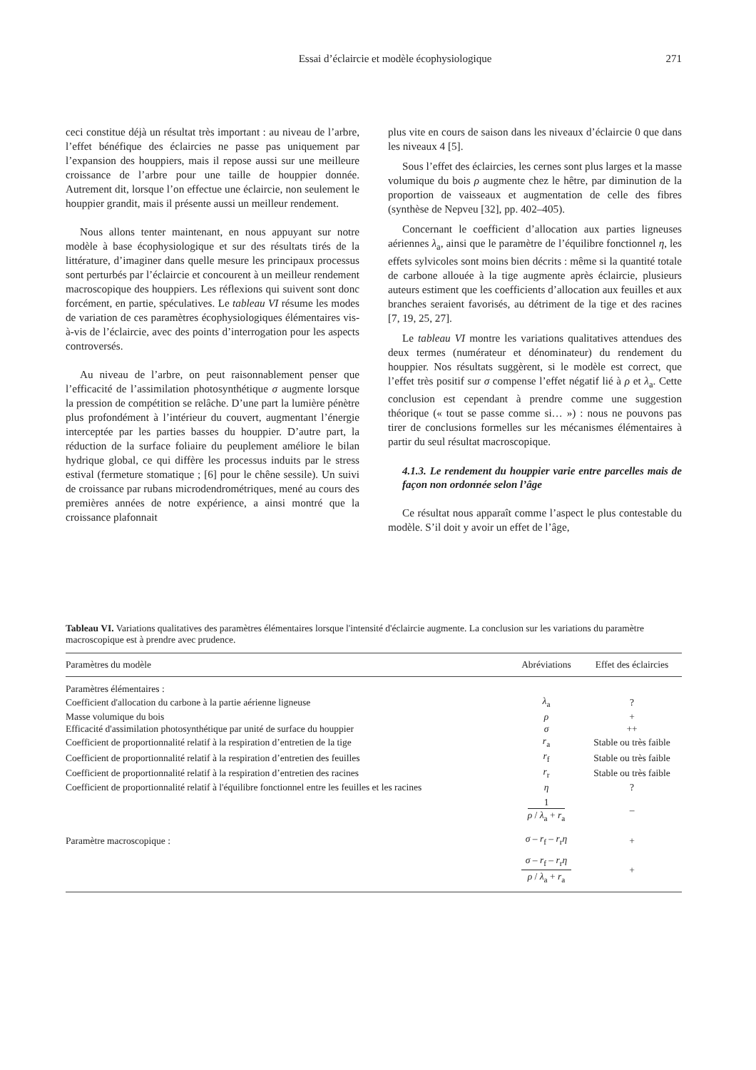Essai d’éclaircie et modèle écophysiologique
271
ceci constitue déjà un résultat très important : au niveau de l’arbre, l’effet bénéfique des éclaircies ne passe pas uniquement par l’expansion des houppiers, mais il repose aussi sur une meilleure croissance de l’arbre pour une taille de houppier donnée. Autrement dit, lorsque l’on effectue une éclaircie, non seulement le houppier grandit, mais il présente aussi un meilleur rendement.
Nous allons tenter maintenant, en nous appuyant sur notre modèle à base écophysiologique et sur des résultats tirés de la littérature, d’imaginer dans quelle mesure les principaux processus sont perturbés par l’éclaircie et concourent à un meilleur rendement macroscopique des houppiers. Les réflexions qui suivent sont donc forcément, en partie, spéculatives. Le tableau VI résume les modes de variation de ces paramètres écophysiologiques élémentaires vis-à-vis de l’éclaircie, avec des points d’interrogation pour les aspects controversés.
Au niveau de l’arbre, on peut raisonnablement penser que l’efficacité de l’assimilation photosynthétique σ augmente lorsque la pression de compétition se relâche. D’une part la lumière pénètre plus profondément à l’intérieur du couvert, augmentant l’énergie interceptée par les parties basses du houppier. D’autre part, la réduction de la surface foliaire du peuplement améliore le bilan hydrique global, ce qui diffère les processus induits par le stress estival (fermeture stomatique ; [6] pour le chêne sessile). Un suivi de croissance par rubans microdendrométriques, mené au cours des premières années de notre expérience, a ainsi montré que la croissance plafonnait
plus vite en cours de saison dans les niveaux d’éclaircie 0 que dans les niveaux 4 [5].
Sous l’effet des éclaircies, les cernes sont plus larges et la masse volumique du bois ρ augmente chez le hêtre, par diminution de la proportion de vaisseaux et augmentation de celle des fibres (synthèse de Nepveu [32], pp. 402–405).
Concernant le coefficient d’allocation aux parties ligneuses aériennes λ<sub>a</sub>, ainsi que le paramètre de l’équilibre fonctionnel η, les effets sylvicoles sont moins bien décrits : même si la quantité totale de carbone allouée à la tige augmente après éclaircie, plusieurs auteurs estiment que les coefficients d’allocation aux feuilles et aux branches seraient favorisés, au détriment de la tige et des racines [7, 19, 25, 27].
Le tableau VI montre les variations qualitatives attendues des deux termes (numérateur et dénominateur) du rendement du houppier. Nos résultats suggèrent, si le modèle est correct, que l’effet très positif sur σ compense l’effet négatif lié à ρ et λ<sub>a</sub>. Cette conclusion est cependant à prendre comme une suggestion théorique (« tout se passe comme si… ») : nous ne pouvons pas tirer de conclusions formelles sur les mécanismes élémentaires à partir du seul résultat macroscopique.
4.1.3. Le rendement du houppier varie entre parcelles mais de façon non ordonnée selon l’âge
Ce résultat nous apparaît comme l’aspect le plus contestable du modèle. S’il doit y avoir un effet de l’âge,
Tableau VI. Variations qualitatives des paramètres élémentaires lorsque l'intensité d'éclaircie augmente. La conclusion sur les variations du paramètre macroscopique est à prendre avec prudence.
| Paramètres du modèle | Abréviations | Effet des éclaircies |
| --- | --- | --- |
| Paramètres élémentaires : | | |
| Coefficient d'allocation du carbone à la partie aérienne ligneuse | λ<sub>a</sub> | ? |
| Masse volumique du bois | ρ | + |
| Efficacité d'assimilation photosynthétique par unité de surface du houppier | σ | ++ |
| Coefficient de proportionnalité relatif à la respiration d’entretien de la tige | r<sub>a</sub> | Stable ou très faible |
| Coefficient de proportionnalité relatif à la respiration d’entretien des feuilles | r<sub>f</sub> | Stable ou très faible |
| Coefficient de proportionnalité relatif à la respiration d’entretien des racines | r<sub>r</sub> | Stable ou très faible |
| Coefficient de proportionnalité relatif à l'équilibre fonctionnel entre les feuilles et les racines | η | ? |
| | 1 ρ / λ<sub>a</sub> + r<sub>a</sub> | – |
| Paramètre macroscopique : | σ – r<sub>f</sub> – r<sub>r</sub> η | + |
| | σ – r<sub>f</sub> – r<sub>r</sub> η ρ / λ<sub>a</sub> + r<sub>a</sub> | + |